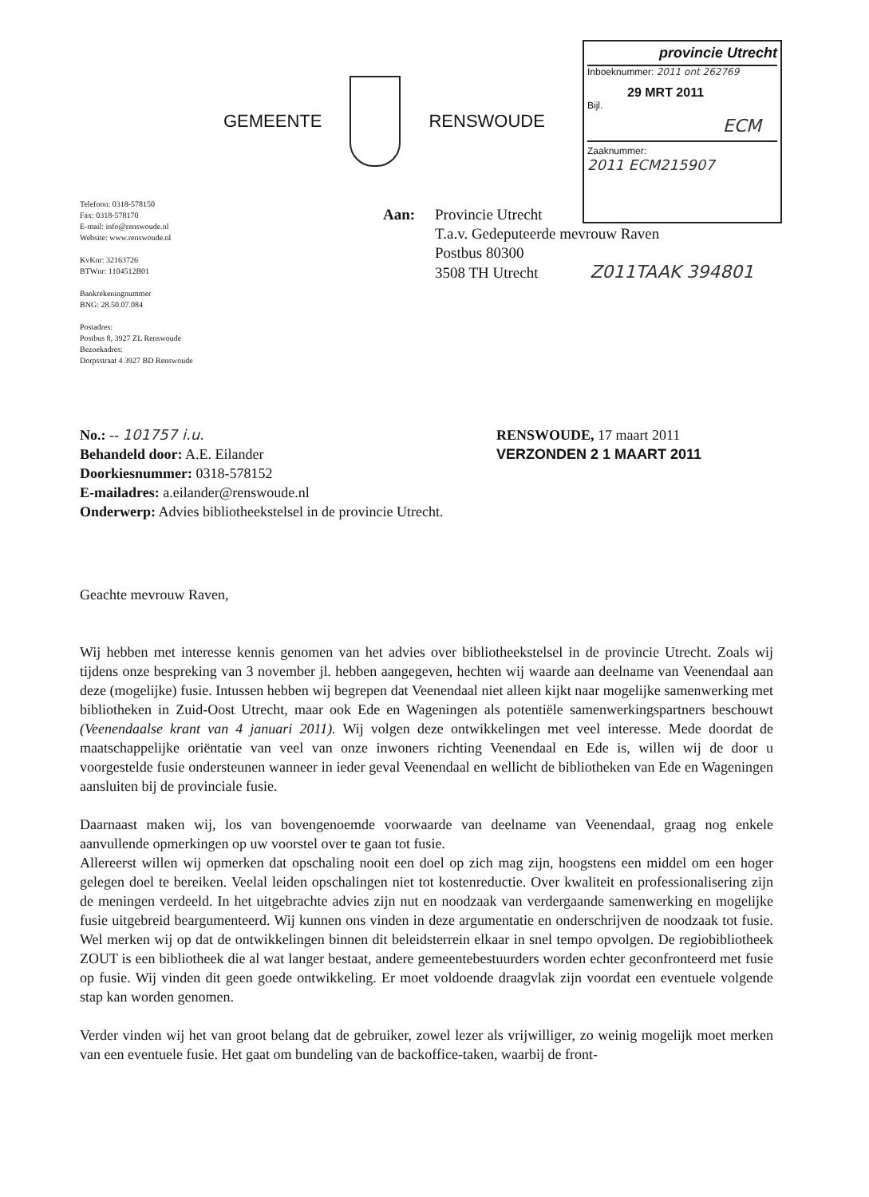GEMEENTE RENSWOUDE
provincie Utrecht
Inboeknummer: 2011 ont 262769
29 MRT 2011
Bijl.
ECM
Zaaknummer:
2011 ECM215907
Telefoon: 0318-578150
Fax: 0318-578170
E-mail: info@renswoude.nl
Website: www.renswoude.nl
KvKnr: 32163726
BTWnr: 1104512B01
Bankrekeningnummer
BNG: 28.50.07.084
Postadres:
Postbus 8, 3927 ZL Renswoude
Bezoekadres:
Dorpsstraat 4 3927 BD Renswoude
Aan: Provincie Utrecht
T.a.v. Gedeputeerde mevrouw Raven
Postbus 80300
3508 TH Utrecht Z011TAAK 394801
No.: -- 101757 i.u.
Behandeld door: A.E. Eilander
Doorkiesnummer: 0318-578152
E-mailadres: a.eilander@renswoude.nl
Onderwerp: Advies bibliotheekstelsel in de provincie Utrecht.
RENSWOUDE, 17 maart 2011
VERZONDEN 2 1 MAART 2011
Geachte mevrouw Raven,
Wij hebben met interesse kennis genomen van het advies over bibliotheekstelsel in de provincie Utrecht. Zoals wij tijdens onze bespreking van 3 november jl. hebben aangegeven, hechten wij waarde aan deelname van Veenendaal aan deze (mogelijke) fusie. Intussen hebben wij begrepen dat Veenendaal niet alleen kijkt naar mogelijke samenwerking met bibliotheken in Zuid-Oost Utrecht, maar ook Ede en Wageningen als potentiële samenwerkingspartners beschouwt (Veenendaalse krant van 4 januari 2011). Wij volgen deze ontwikkelingen met veel interesse. Mede doordat de maatschappelijke oriëntatie van veel van onze inwoners richting Veenendaal en Ede is, willen wij de door u voorgestelde fusie ondersteunen wanneer in ieder geval Veenendaal en wellicht de bibliotheken van Ede en Wageningen aansluiten bij de provinciale fusie.
Daarnaast maken wij, los van bovengenoemde voorwaarde van deelname van Veenendaal, graag nog enkele aanvullende opmerkingen op uw voorstel over te gaan tot fusie.
Allereerst willen wij opmerken dat opschaling nooit een doel op zich mag zijn, hoogstens een middel om een hoger gelegen doel te bereiken. Veelal leiden opschalingen niet tot kostenreductie. Over kwaliteit en professionalisering zijn de meningen verdeeld. In het uitgebrachte advies zijn nut en noodzaak van verdergaande samenwerking en mogelijke fusie uitgebreid beargumenteerd. Wij kunnen ons vinden in deze argumentatie en onderschrijven de noodzaak tot fusie. Wel merken wij op dat de ontwikkelingen binnen dit beleidsterrein elkaar in snel tempo opvolgen. De regiobibliotheek ZOUT is een bibliotheek die al wat langer bestaat, andere gemeentebestuurders worden echter geconfronteerd met fusie op fusie. Wij vinden dit geen goede ontwikkeling. Er moet voldoende draagvlak zijn voordat een eventuele volgende stap kan worden genomen.
Verder vinden wij het van groot belang dat de gebruiker, zowel lezer als vrijwilliger, zo weinig mogelijk moet merken van een eventuele fusie. Het gaat om bundeling van de backoffice-taken, waarbij de front-